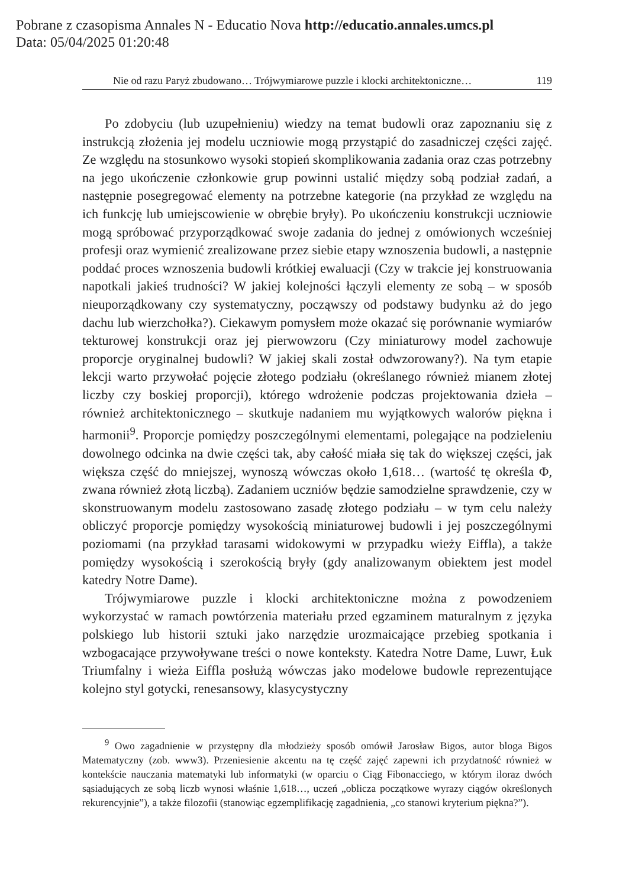Pobrane z czasopisma Annales N - Educatio Nova http://educatio.annales.umcs.pl
Data: 05/04/2025 01:20:48
Nie od razu Paryż zbudowano… Trójwymiarowe puzzle i klocki architektoniczne… 119
Po zdobyciu (lub uzupełnieniu) wiedzy na temat budowli oraz zapoznaniu się z instrukcją złożenia jej modelu uczniowie mogą przystąpić do zasadniczej części zajęć. Ze względu na stosunkowo wysoki stopień skomplikowania zadania oraz czas potrzebny na jego ukończenie członkowie grup powinni ustalić między sobą podział zadań, a następnie posegregować elementy na potrzebne kategorie (na przykład ze względu na ich funkcję lub umiejscowienie w obrębie bryły). Po ukończeniu konstrukcji uczniowie mogą spróbować przyporządkować swoje zadania do jednej z omówionych wcześniej profesji oraz wymienić zrealizowane przez siebie etapy wznoszenia budowli, a następnie poddać proces wznoszenia budowli krótkiej ewaluacji (Czy w trakcie jej konstruowania napotkali jakieś trudności? W jakiej kolejności łączyli elementy ze sobą – w sposób nieuporządkowany czy systematyczny, począwszy od podstawy budynku aż do jego dachu lub wierzchołka?). Ciekawym pomysłem może okazać się porównanie wymiarów tekturowej konstrukcji oraz jej pierwowzoru (Czy miniaturowy model zachowuje proporcje oryginalnej budowli? W jakiej skali został odwzorowany?). Na tym etapie lekcji warto przywołać pojęcie złotego podziału (określanego również mianem złotej liczby czy boskiej proporcji), którego wdrożenie podczas projektowania dzieła – również architektonicznego – skutkuje nadaniem mu wyjątkowych walorów piękna i harmonii<sup>9</sup>. Proporcje pomiędzy poszczególnymi elementami, polegające na podzieleniu dowolnego odcinka na dwie części tak, aby całość miała się tak do większej części, jak większa część do mniejszej, wynoszą wówczas około 1,618… (wartość tę określa Φ, zwana również złotą liczbą). Zadaniem uczniów będzie samodzielne sprawdzenie, czy w skonstruowanym modelu zastosowano zasadę złotego podziału – w tym celu należy obliczyć proporcje pomiędzy wysokością miniaturowej budowli i jej poszczególnymi poziomami (na przykład tarasami widokowymi w przypadku wieży Eiffla), a także pomiędzy wysokością i szerokością bryły (gdy analizowanym obiektem jest model katedry Notre Dame).
Trójwymiarowe puzzle i klocki architektoniczne można z powodzeniem wykorzystać w ramach powtórzenia materiału przed egzaminem maturalnym z języka polskiego lub historii sztuki jako narzędzie urozmaicające przebieg spotkania i wzbogacające przywoływane treści o nowe konteksty. Katedra Notre Dame, Luwr, Łuk Triumfalny i wieża Eiffla posłużą wówczas jako modelowe budowle reprezentujące kolejno styl gotycki, renesansowy, klasycystyczny
<sup>9</sup> Owo zagadnienie w przystępny dla młodzieży sposób omówił Jarosław Bigos, autor bloga Bigos Matematyczny (zob. www3). Przeniesienie akcentu na tę część zajęć zapewni ich przydatność również w kontekście nauczania matematyki lub informatyki (w oparciu o Ciąg Fibonacciego, w którym iloraz dwóch sąsiadujących ze sobą liczb wynosi właśnie 1,618…, uczeń „oblicza początkowe wyrazy ciągów określonych rekurencyjnie”), a także filozofii (stanowiąc egzemplifikację zagadnienia, „co stanowi kryterium piękna?”).